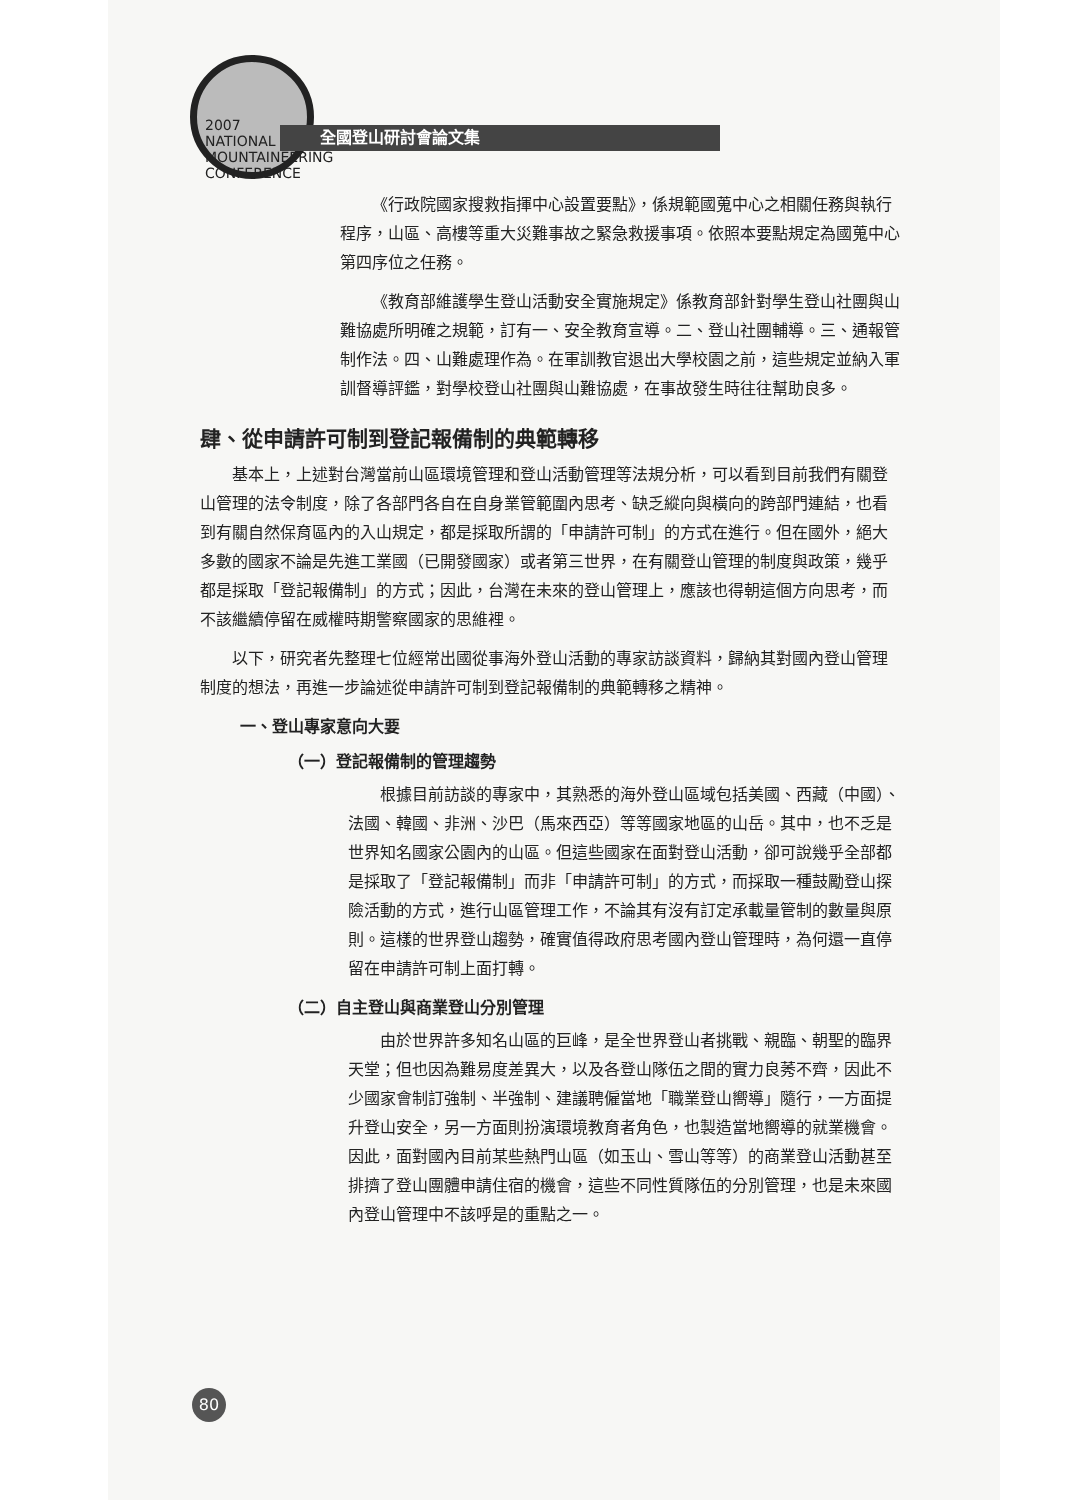2007 NATIONAL MOUNTAINEERING CONFERENCE
全國登山研討會論文集
《行政院國家搜救指揮中心設置要點》，係規範國蒐中心之相關任務與執行程序，山區、高樓等重大災難事故之緊急救援事項。依照本要點規定為國蒐中心第四序位之任務。
《教育部維護學生登山活動安全實施規定》係教育部針對學生登山社團與山難協處所明確之規範，訂有一、安全教育宣導。二、登山社團輔導。三、通報管制作法。四、山難處理作為。在軍訓教官退出大學校園之前，這些規定並納入軍訓督導評鑑，對學校登山社團與山難協處，在事故發生時往往幫助良多。
肆、從申請許可制到登記報備制的典範轉移
基本上，上述對台灣當前山區環境管理和登山活動管理等法規分析，可以看到目前我們有關登山管理的法令制度，除了各部門各自在自身業管範圍內思考、缺乏縱向與橫向的跨部門連結，也看到有關自然保育區內的入山規定，都是採取所謂的「申請許可制」的方式在進行。但在國外，絕大多數的國家不論是先進工業國（已開發國家）或者第三世界，在有關登山管理的制度與政策，幾乎都是採取「登記報備制」的方式；因此，台灣在未來的登山管理上，應該也得朝這個方向思考，而不該繼續停留在威權時期警察國家的思維裡。
以下，研究者先整理七位經常出國從事海外登山活動的專家訪談資料，歸納其對國內登山管理制度的想法，再進一步論述從申請許可制到登記報備制的典範轉移之精神。
一、登山專家意向大要
（一）登記報備制的管理趨勢
根據目前訪談的專家中，其熟悉的海外登山區域包括美國、西藏（中國）、法國、韓國、非洲、沙巴（馬來西亞）等等國家地區的山岳。其中，也不乏是世界知名國家公園內的山區。但這些國家在面對登山活動，卻可說幾乎全部都是採取了「登記報備制」而非「申請許可制」的方式，而採取一種鼓勵登山探險活動的方式，進行山區管理工作，不論其有沒有訂定承載量管制的數量與原則。這樣的世界登山趨勢，確實值得政府思考國內登山管理時，為何還一直停留在申請許可制上面打轉。
（二）自主登山與商業登山分別管理
由於世界許多知名山區的巨峰，是全世界登山者挑戰、親臨、朝聖的臨界天堂；但也因為難易度差異大，以及各登山隊伍之間的實力良莠不齊，因此不少國家會制訂強制、半強制、建議聘僱當地「職業登山嚮導」隨行，一方面提升登山安全，另一方面則扮演環境教育者角色，也製造當地嚮導的就業機會。因此，面對國內目前某些熱門山區（如玉山、雪山等等）的商業登山活動甚至排擠了登山團體申請住宿的機會，這些不同性質隊伍的分別管理，也是未來國內登山管理中不該呼是的重點之一。
80